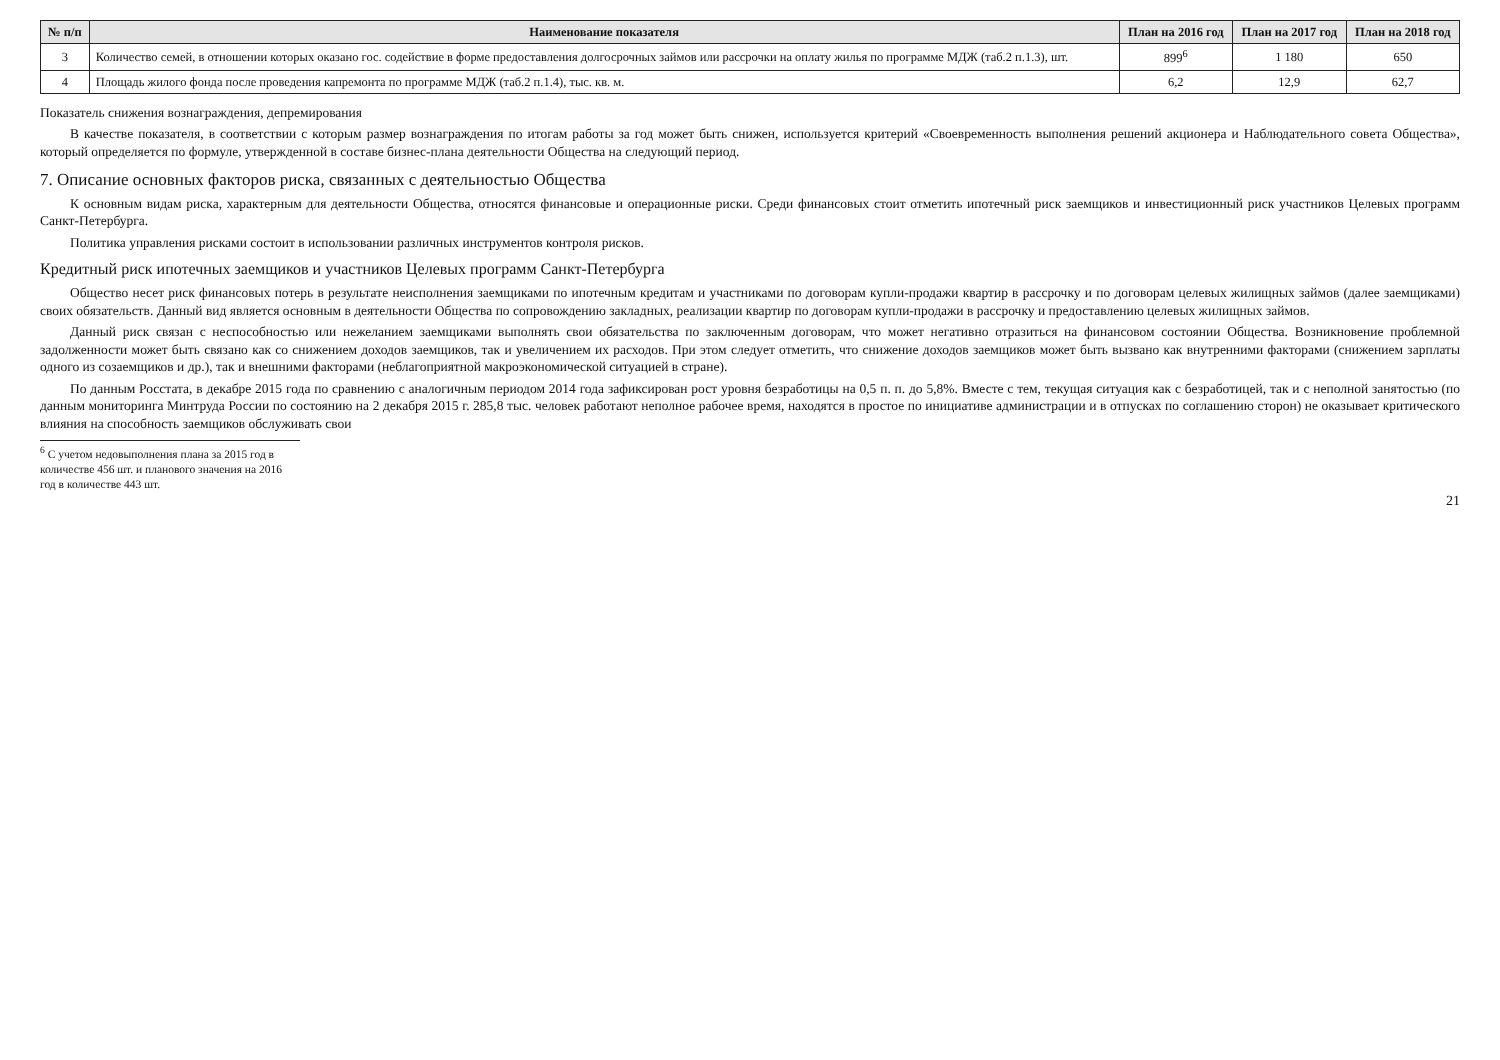| № п/п | Наименование показателя | План на 2016 год | План на 2017 год | План на 2018 год |
| --- | --- | --- | --- | --- |
| 3 | Количество семей, в отношении которых оказано гос. содействие в форме предоставления долгосрочных займов или рассрочки на оплату жилья по программе МДЖ (таб.2 п.1.3), шт. | 899<sup>6</sup> | 1 180 | 650 |
| 4 | Площадь жилого фонда после проведения капремонта по программе МДЖ (таб.2 п.1.4), тыс. кв. м. | 6,2 | 12,9 | 62,7 |
Показатель снижения вознаграждения, депремирования
В качестве показателя, в соответствии с которым размер вознаграждения по итогам работы за год может быть снижен, используется критерий «Своевременность выполнения решений акционера и Наблюдательного совета Общества», который определяется по формуле, утвержденной в составе бизнес-плана деятельности Общества на следующий период.
7. Описание основных факторов риска, связанных с деятельностью Общества
К основным видам риска, характерным для деятельности Общества, относятся финансовые и операционные риски. Среди финансовых стоит отметить ипотечный риск заемщиков и инвестиционный риск участников Целевых программ Санкт-Петербурга.
Политика управления рисками состоит в использовании различных инструментов контроля рисков.
Кредитный риск ипотечных заемщиков и участников Целевых программ Санкт-Петербурга
Общество несет риск финансовых потерь в результате неисполнения заемщиками по ипотечным кредитам и участниками по договорам купли-продажи квартир в рассрочку и по договорам целевых жилищных займов (далее заемщиками) своих обязательств. Данный вид является основным в деятельности Общества по сопровождению закладных, реализации квартир по договорам купли-продажи в рассрочку и предоставлению целевых жилищных займов.
Данный риск связан с неспособностью или нежеланием заемщиками выполнять свои обязательства по заключенным договорам, что может негативно отразиться на финансовом состоянии Общества. Возникновение проблемной задолженности может быть связано как со снижением доходов заемщиков, так и увеличением их расходов. При этом следует отметить, что снижение доходов заемщиков может быть вызвано как внутренними факторами (снижением зарплаты одного из созаемщиков и др.), так и внешними факторами (неблагоприятной макроэкономической ситуацией в стране).
По данным Росстата, в декабре 2015 года по сравнению с аналогичным периодом 2014 года зафиксирован рост уровня безработицы на 0,5 п. п. до 5,8%. Вместе с тем, текущая ситуация как с безработицей, так и с неполной занятостью (по данным мониторинга Минтруда России по состоянию на 2 декабря 2015 г. 285,8 тыс. человек работают неполное рабочее время, находятся в простое по инициативе администрации и в отпусках по соглашению сторон) не оказывает критического влияния на способность заемщиков обслуживать свои
<sup>6</sup> С учетом недовыполнения плана за 2015 год в количестве 456 шт. и планового значения на 2016 год в количестве 443 шт.
21